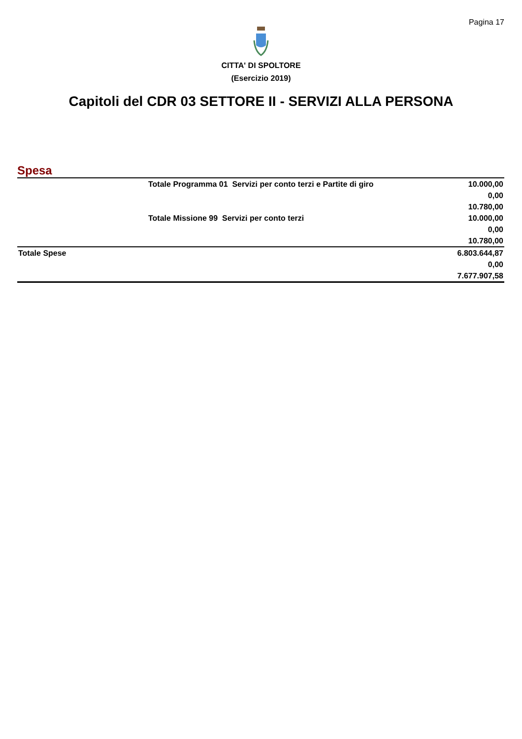Pagina 17
CITTA' DI SPOLTORE
(Esercizio 2019)
Capitoli del CDR 03 SETTORE II - SERVIZI ALLA PERSONA
Spesa
| | Totale Programma 01 Servizi per conto terzi e Partite di giro | 10.000,00 |
| | | 0,00 |
| | | 10.780,00 |
| | Totale Missione 99 Servizi per conto terzi | 10.000,00 |
| | | 0,00 |
| | | 10.780,00 |
| Totale Spese | | 6.803.644,87 |
| | | 0,00 |
| | | 7.677.907,58 |